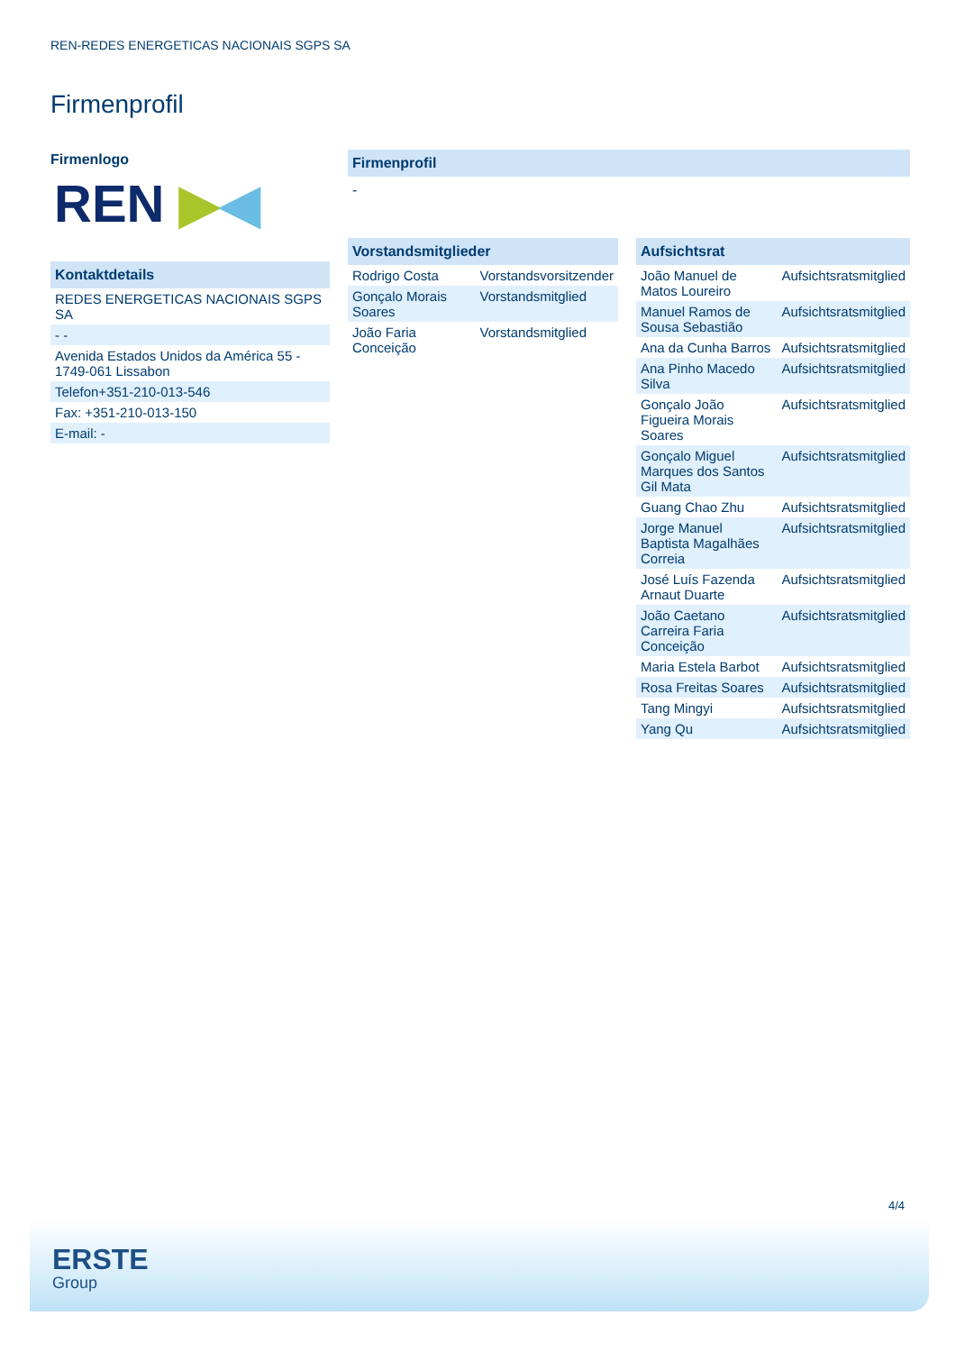REN-REDES ENERGETICAS NACIONAIS SGPS SA
Firmenprofil
Firmenlogo
REN ▶◀
Kontaktdetails
| REDES ENERGETICAS NACIONAIS SGPS SA |
| - - |
| Avenida Estados Unidos da América 55 - 1749-061 Lissabon |
| Telefon+351-210-013-546 |
| Fax: +351-210-013-150 |
| E-mail: - |
Firmenprofil
-
Vorstandsmitglieder
| Rodrigo Costa | Vorstandsvorsitzender |
| Gonçalo Morais Soares | Vorstandsmitglied |
| João Faria Conceição | Vorstandsmitglied |
Aufsichtsrat
| João Manuel de Matos Loureiro | Aufsichtsratsmitglied |
| Manuel Ramos de Sousa Sebastião | Aufsichtsratsmitglied |
| Ana da Cunha Barros | Aufsichtsratsmitglied |
| Ana Pinho Macedo Silva | Aufsichtsratsmitglied |
| Gonçalo João Figueira Morais Soares | Aufsichtsratsmitglied |
| Gonçalo Miguel Marques dos Santos Gil Mata | Aufsichtsratsmitglied |
| Guang Chao Zhu | Aufsichtsratsmitglied |
| Jorge Manuel Baptista Magalhães Correia | Aufsichtsratsmitglied |
| José Luís Fazenda Arnaut Duarte | Aufsichtsratsmitglied |
| João Caetano Carreira Faria Conceição | Aufsichtsratsmitglied |
| Maria Estela Barbot | Aufsichtsratsmitglied |
| Rosa Freitas Soares | Aufsichtsratsmitglied |
| Tang Mingyi | Aufsichtsratsmitglied |
| Yang Qu | Aufsichtsratsmitglied |
4/4
ERSTE
Group